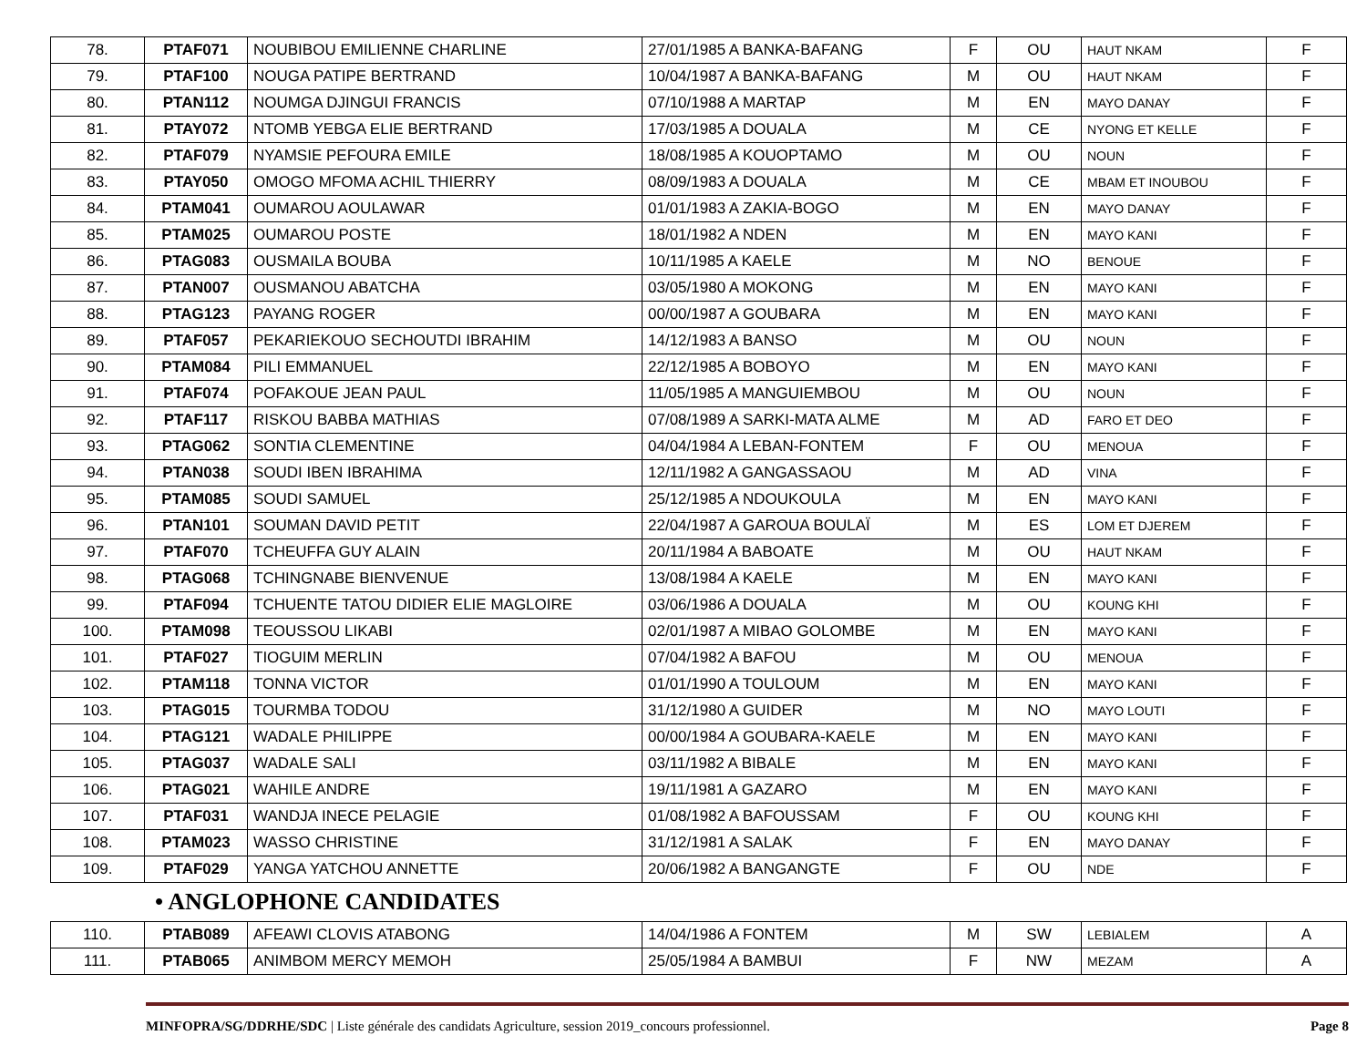| 78. | PTAF071 | NOUBIBOU EMILIENNE CHARLINE | 27/01/1985 A BANKA-BAFANG | F | OU | HAUT NKAM | F |
| 79. | PTAF100 | NOUGA PATIPE BERTRAND | 10/04/1987 A BANKA-BAFANG | M | OU | HAUT NKAM | F |
| 80. | PTAN112 | NOUMGA DJINGUI FRANCIS | 07/10/1988 A MARTAP | M | EN | MAYO DANAY | F |
| 81. | PTAY072 | NTOMB YEBGA ELIE BERTRAND | 17/03/1985 A DOUALA | M | CE | NYONG ET KELLE | F |
| 82. | PTAF079 | NYAMSIE PEFOURA EMILE | 18/08/1985 A KOUOPTAMO | M | OU | NOUN | F |
| 83. | PTAY050 | OMOGO MFOMA ACHIL THIERRY | 08/09/1983 A DOUALA | M | CE | MBAM ET INOUBOU | F |
| 84. | PTAM041 | OUMAROU AOULAWAR | 01/01/1983 A ZAKIA-BOGO | M | EN | MAYO DANAY | F |
| 85. | PTAM025 | OUMAROU POSTE | 18/01/1982 A NDEN | M | EN | MAYO KANI | F |
| 86. | PTAG083 | OUSMAILA BOUBA | 10/11/1985 A KAELE | M | NO | BENOUE | F |
| 87. | PTAN007 | OUSMANOU ABATCHA | 03/05/1980 A MOKONG | M | EN | MAYO KANI | F |
| 88. | PTAG123 | PAYANG ROGER | 00/00/1987 A GOUBARA | M | EN | MAYO KANI | F |
| 89. | PTAF057 | PEKARIEKOUO SECHOUTDI IBRAHIM | 14/12/1983 A BANSO | M | OU | NOUN | F |
| 90. | PTAM084 | PILI EMMANUEL | 22/12/1985 A BOBOYO | M | EN | MAYO KANI | F |
| 91. | PTAF074 | POFAKOUE JEAN PAUL | 11/05/1985 A MANGUIEMBOU | M | OU | NOUN | F |
| 92. | PTAF117 | RISKOU BABBA MATHIAS | 07/08/1989 A SARKI-MATA ALME | M | AD | FARO ET DEO | F |
| 93. | PTAG062 | SONTIA CLEMENTINE | 04/04/1984 A LEBAN-FONTEM | F | OU | MENOUA | F |
| 94. | PTAN038 | SOUDI IBEN IBRAHIMA | 12/11/1982 A GANGASSAOU | M | AD | VINA | F |
| 95. | PTAM085 | SOUDI SAMUEL | 25/12/1985 A NDOUKOULA | M | EN | MAYO KANI | F |
| 96. | PTAN101 | SOUMAN DAVID PETIT | 22/04/1987 A GAROUA BOULAÏ | M | ES | LOM ET DJEREM | F |
| 97. | PTAF070 | TCHEUFFA GUY ALAIN | 20/11/1984 A BABOATE | M | OU | HAUT NKAM | F |
| 98. | PTAG068 | TCHINGNABE BIENVENUE | 13/08/1984 A KAELE | M | EN | MAYO KANI | F |
| 99. | PTAF094 | TCHUENTE TATOU DIDIER ELIE MAGLOIRE | 03/06/1986 A DOUALA | M | OU | KOUNG KHI | F |
| 100. | PTAM098 | TEOUSSOU LIKABI | 02/01/1987 A MIBAO GOLOMBE | M | EN | MAYO KANI | F |
| 101. | PTAF027 | TIOGUIM MERLIN | 07/04/1982 A BAFOU | M | OU | MENOUA | F |
| 102. | PTAM118 | TONNA VICTOR | 01/01/1990 A TOULOUM | M | EN | MAYO KANI | F |
| 103. | PTAG015 | TOURMBA TODOU | 31/12/1980 A GUIDER | M | NO | MAYO LOUTI | F |
| 104. | PTAG121 | WADALE PHILIPPE | 00/00/1984 A GOUBARA-KAELE | M | EN | MAYO KANI | F |
| 105. | PTAG037 | WADALE SALI | 03/11/1982 A BIBALE | M | EN | MAYO KANI | F |
| 106. | PTAG021 | WAHILE ANDRE | 19/11/1981 A GAZARO | M | EN | MAYO KANI | F |
| 107. | PTAF031 | WANDJA INECE PELAGIE | 01/08/1982 A BAFOUSSAM | F | OU | KOUNG KHI | F |
| 108. | PTAM023 | WASSO CHRISTINE | 31/12/1981 A SALAK | F | EN | MAYO DANAY | F |
| 109. | PTAF029 | YANGA YATCHOU ANNETTE | 20/06/1982 A BANGANGTE | F | OU | NDE | F |
• ANGLOPHONE CANDIDATES
| 110. | PTAB089 | AFEAWI CLOVIS ATABONG | 14/04/1986 A FONTEM | M | SW | LEBIALEM | A |
| 111. | PTAB065 | ANIMBOM MERCY MEMOH | 25/05/1984 A BAMBUI | F | NW | MEZAM | A |
MINFOPRA/SG/DDRHE/SDC | Liste générale des candidats Agriculture, session 2019_concours professionnel. Page 8